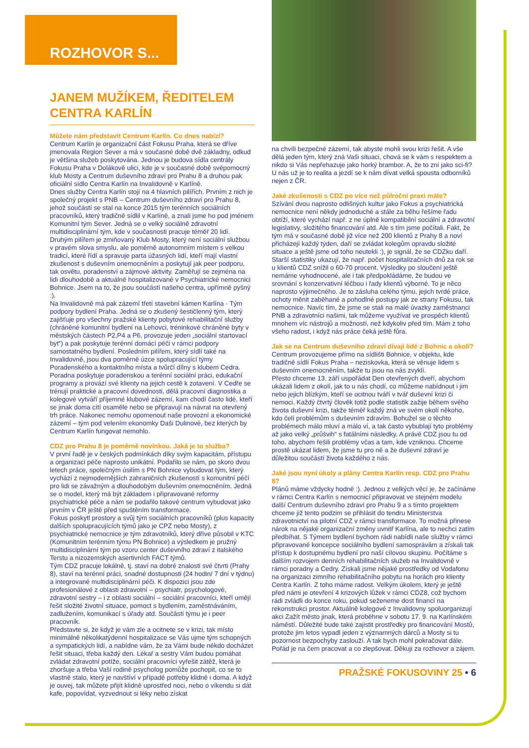ROZHOVOR S...
JANEM MUŽÍKEM, ŘEDITELEM CENTRA KARLÍN
Můžete nám představit Centrum Karlín. Co dnes nabízí?
Centrum Karlín je organizační část Fokusu Praha, která se dříve jmenovala Region Sever a má v současné době dvě základny, odkud je většina služeb poskytována. Jednou je budova sídla centrály Fokusu Praha v Dolákově ulici, kde je v současné době svépomocný klub Mosty a Centrum duševního zdraví pro Prahu 8 a druhou pak oficiální sídlo Centra Karlín na Invalidovně v Karlíně.
Dnes služby Centra Karlín stojí na 4 hlavních pilířích. Prvním z nich je společný projekt s PNB – Centrum duševního zdraví pro Prahu 8, jehož součástí se stal na konce 2015 tým terénních sociálních pracovníků, který tradičně sídlil v Karlíně, a znali jsme ho pod jménem Komunitní tým Sever. Jedná se o velký sociálně zdravotní multidisciplinární tým, kde v současnosti pracuje téměř 20 lidí. Druhým pilířem je zmiňovaný Klub Mosty, který není sociální službou v pravém slova smyslu, ale poměrně autonomním místem s velkou tradicí, které řídí a spravuje parta úžasných lidí, kteří mají vlastní zkušenost s duševním onemocněním a poskytují jak peer podporu, tak osvětu, poradenství a zájmové aktivity. Zaměřují se zejména na lidi dlouhodobě a aktuálně hospitalizované v Psychiatrické nemocnici Bohnice. Jsem na to, že jsou součástí našeho centra, upřímně pyšný :).
Na Invalidovně má pak zázemí třetí stavební kámen Karlína - Tým podpory bydlení Praha. Jedná se o zkušený šestičlenný tým, který zajišťuje pro všechny pražské klienty pobytové rehabilitační služby (chráněné komunitní bydlení na Lehovci, tréninkové chráněné byty v městských částech P2,P4 a P6, provozuje jeden „sociální startovací byt“) a pak poskytuje terénní domácí péči v rámci podpory samostatného bydlení. Posledním pilířem, který sídlí také na Invalidovně, jsou dva poměrně úzce spolupracující týmy Poradenského a kontaktního místa a tvůrčí dílny s klubem Cedra. Poradna poskytuje poradenskou a terénní sociální práci, edukační programy a provází své klienty na jejich cestě k zotavení. V Cedře se trénují praktické a pracovní dovednosti, dělá pracovní diagnostika a kolegové vytváří příjemné klubové zázemí, kam chodí často lidé, kteří se jinak doma cítí osaměle nebo se připravují na návrat na otevřený trh práce. Nakonec nemohu opomenout naše provozní a ekonomické zázemí – tým pod velením ekonomky Daši Dulinové, bez kterých by Centrum Karlín fungovat nemohlo.
CDZ pro Prahu 8 je poměrně novinkou. Jaká je to služba?
V první řadě je v českých podmínkách díky svým kapacitám, přístupu a organizaci péče naprosto unikátní. Podařilo se nám, po skoro dvou letech práce, společným úsilím s PN Bohnice vybudovat tým, který vychází z nejmodernějších zahraničních zkušeností s komunitní péčí pro lidi se závažným a dlouhodobým duševním onemocněním. Jedná se o model, který má být základem i připravované reformy psychiatrické péče a nám se podařilo takové centrum vybudovat jako prvním v ČR ještě před spuštěním transformace.
Fokus poskytl prostory a svůj tým sociálních pracovníků (plus kapacity dalších spolupracujících týmů jako je CPZ nebo Mosty), z psychiatrické nemocnice je tým zdravotníků, který dříve působil v KTC (Komunitním terénním týmu PN Bohnice) a výsledkem je pružný multidisciplinární tým po vzoru center duševního zdraví z italského Terstu a nizozemských asertivních FACT týmů.
Tým CDZ pracuje lokálně, tj. staví na dobré znalosti své čtvrti (Prahy 8), staví na terénní práci, snadné dostupnosti (24 hodin/ 7 dní v týdnu) a integrované multidisciplinární péči. K dispozici jsou zde profesionálové z oblasti zdravotní – psychiatr, psychologové, zdravotní sestry – i z oblasti sociální – sociální pracovníci, kteří umějí řešit složité životní situace, pomoct s bydlením, zaměstnáváním, zadlužením, komunikací s úřady atd. Součástí týmu je i peer pracovník.
Představte si, že když je vám zle a ocitnete se v krizi, tak místo minimálně několikatýdenní hospitalizace se Vás ujme tým schopných a sympatických lidí, a nabídne vám, že za Vámi bude někdo docházet řešit situaci, třeba každý den. Lékař a sestry Vám budou pomáhat zvládat zdravotní potíže, sociální pracovníci vyřešit zátěž, která je zhoršuje a třeba Vaší rodině psycholog pomůže pochopit, co se to vlastně stalo, který je navštíví v případě potřeby klidně i doma. A když je ouvej, tak můžete přijít klidně uprostřed noci, nebo o víkendu si dát kafe, popovídat, vyzvednout si léky nebo získat
na chvíli bezpečné zázemí, tak abyste mohli svou krizi řešit. A vše dělá jeden tým, který zná Vaši situaci, chová se k vám s respektem a nikdo si Vás nepřehazuje jako horký brambor. A, že to zní jako sci-fi? U nás už je to realita a jezdí se k nám dívat velká spousta odborníků nejen z ČR.
Jaké zkušenosti s CDZ po více než půlroční praxi máte?
Szívání dvou naprosto odlišných kultur jako Fokus a psychiatrická nemocnice není někdy jednoduché a stále za běhu řešíme řadu obtíží, které vychází např. z ne úplně kompatibilní sociální a zdravotní legislativy, složitého financování atd. Ale s tím jsme počítali. Fakt, že tým má v současné době již více než 200 klientů z Prahy 8 a noví přicházejí každý týden, daří se zvládat kolegům opravdu složité situace a ještě jsme od toho neutekli :), je signál, že se CDZku daří. Starší statistiky ukazují, že např. počet hospitalizačních dnů za rok se u klientů CDZ snížil o 60-70 procent. Výsledky po sloučení ještě nemáme vyhodnocené, ale i tak předpokládáme, že budou ve srovnání s konzervativní léčbou i řady klientů výborné. To je něco naprosto výjimečného. Je to zásluha celého týmu, jejich tvrdé práce, ochoty měnit zaběhané a pohodlné postupy jak ze strany Fokusu, tak nemocnice. Navíc tím, že jsme se stali na malé úvazky zaměstnanci PNB a zdravotníci našimi, tak můžeme využívat ve prospěch klientů mnohem víc nástrojů a možností, než kdykoliv před tím. Mám z toho všeho radost, i když nás práce čeká ještě fůra.
Jak se na Centrum duševního zdraví dívají lidé z Bohnic a okolí?
Centrum provozujeme přímo na sídlišti Bohnice, v objektu, kde tradičně sídlí Fokus Praha – neziskovka, která se věnuje lidem s duševním onemocněním, takže tu jsou na nás zvyklí.
Přesto chceme 13. září uspořádat Den otevřených dveří, abychom ukázali lidem z okolí, jak to u nás chodí, co můžeme nabídnout i jim nebo jejich blízkým, kteří se ocitnou tváří v tvář duševní krizi či nemoci. Každý čtvrtý člověk totiž podle statistik zažije během svého života duševní krizi, takže téměř každý zná ve svém okolí někoho, kdo čelí problémům s duševním zdravím. Bohužel se o těchto problémech málo mluví a málo ví, a tak často vybublají tyto problémy až jako velký „průšvih“ s fatálními následky. A právě CDZ jsou tu od toho, abychom řešili problémy včas a tam, kde vzniknou. Chceme prostě ukázat lidem, že jsme tu pro ně a že duševní zdraví je důležitou součástí života každého z nás.
Jaké jsou nyní úkoly a plány Centra Karlín resp. CDZ pro Prahu 8?
Plánů máme vždycky hodně :). Jednou z velkých věcí je, že začínáme v rámci Centra Karlín s nemocnicí připravovat ve stejném modelu další Centrum duševního zdraví pro Prahu 9 a s tímto projektem chceme již tento podzim se přihlásit do tendru Ministerstva zdravotnictví na pilotní CDZ v rámci transformace. To možná přinese nárok na nějaké organizační změny uvnitř Karlína, ale to nechci zatím předbíhat. S Týmem bydlení bychom rádi nabídli naše služby v rámci připravované koncepce sociálního bydlení samosprávám a získali tak přístup k dostupnému bydlení pro naší cílovou skupinu. Počítáme s dalším rozvojem denních rehabilitačních služeb na Invalidovně v rámci poradny a Cedry. Získali jsme nějaké prostředky od Vodafonu na organizaci zimního rehabilitačního pobytu na horách pro klienty Centra Karlín. Z toho máme radost. Velkým úkolem, který je ještě před námi je otevření 4 krizových lůžek v rámci CDZ8, což bychom rádi zvládli do konce roku, pokud seženeme dost financí na rekonstrukci prostor. Aktuálně kolegové z Invalidovny spoluorganizují akci Zažít město jinak, která proběhne v sobotu 17. 9. na Karlínském náměstí. Důležité bude také zajistit prostředky pro financování Mostů, protože jim letos vypadl jeden z významných dárců a Mosty si tu pozornost bezpochyby zaslouží. A tak bych mohl pokračovat dále. Pořád je na čem pracovat a co zlepšovat. Děkuji za rozhovor a zájem.
PRAŽSKÉ FOKUSOVINY 25 • 6